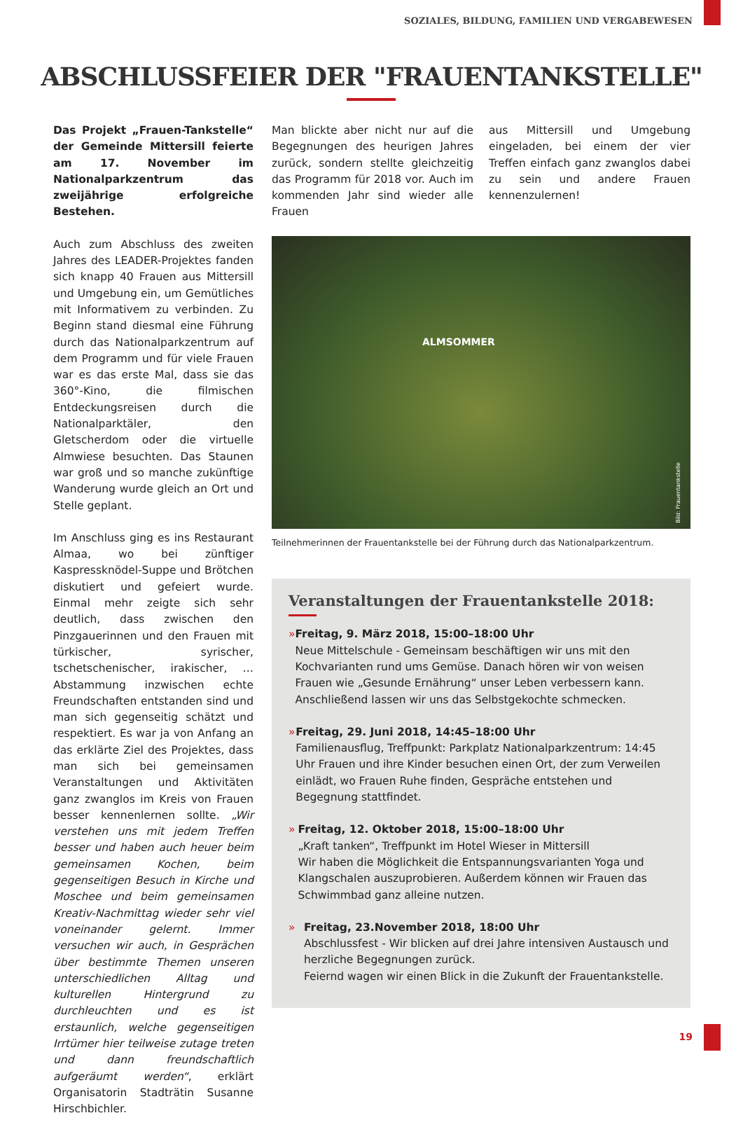SOZIALES, BILDUNG, FAMILIEN UND VERGABEWESEN
ABSCHLUSSFEIER DER "FRAUENTANKSTELLE"
Das Projekt „Frauen-Tankstelle“ der Gemeinde Mittersill feierte am 17. November im Nationalparkzentrum das zweijährige erfolgreiche Bestehen.
Auch zum Abschluss des zweiten Jahres des LEADER-Projektes fanden sich knapp 40 Frauen aus Mittersill und Umgebung ein, um Gemütliches mit Informativem zu verbinden. Zu Beginn stand diesmal eine Führung durch das Nationalparkzentrum auf dem Programm und für viele Frauen war es das erste Mal, dass sie das 360°-Kino, die filmischen Entdeckungsreisen durch die Nationalparktäler, den Gletscherdom oder die virtuelle Almwiese besuchten. Das Staunen war groß und so manche zukünftige Wanderung wurde gleich an Ort und Stelle geplant.
Im Anschluss ging es ins Restaurant Almaa, wo bei zünftiger Kaspressknödel-Suppe und Brötchen diskutiert und gefeiert wurde. Einmal mehr zeigte sich sehr deutlich, dass zwischen den Pinzgauerinnen und den Frauen mit türkischer, syrischer, tschetschenischer, irakischer, … Abstammung inzwischen echte Freundschaften entstanden sind und man sich gegenseitig schätzt und respektiert. Es war ja von Anfang an das erklärte Ziel des Projektes, dass man sich bei gemeinsamen Veranstaltungen und Aktivitäten ganz zwanglos im Kreis von Frauen besser kennenlernen sollte. „Wir verstehen uns mit jedem Treffen besser und haben auch heuer beim gemeinsamen Kochen, beim gegenseitigen Besuch in Kirche und Moschee und beim gemeinsamen Kreativ-Nachmittag wieder sehr viel voneinander gelernt. Immer versuchen wir auch, in Gesprächen über bestimmte Themen unseren unterschiedlichen Alltag und kulturellen Hintergrund zu durchleuchten und es ist erstaunlich, welche gegenseitigen Irrtümer hier teilweise zutage treten und dann freundschaftlich aufgeräumt werden“, erklärt Organisatorin Stadträtin Susanne Hirschbichler.
Man blickte aber nicht nur auf die Begegnungen des heurigen Jahres zurück, sondern stellte gleichzeitig das Programm für 2018 vor. Auch im kommenden Jahr sind wieder alle Frauen
aus Mittersill und Umgebung eingeladen, bei einem der vier Treffen einfach ganz zwanglos dabei zu sein und andere Frauen kennenzulernen!
ALMSOMMER
Bild: Frauentankstelle
Teilnehmerinnen der Frauentankstelle bei der Führung durch das Nationalparkzentrum.
Veranstaltungen der Frauentankstelle 2018:
» Freitag, 9. März 2018, 15:00–18:00 Uhr
Neue Mittelschule - Gemeinsam beschäftigen wir uns mit den Kochvarianten rund ums Gemüse. Danach hören wir von weisen Frauen wie „Gesunde Ernährung“ unser Leben verbessern kann. Anschließend lassen wir uns das Selbstgekochte schmecken.
» Freitag, 29. Juni 2018, 14:45–18:00 Uhr
Familienausflug, Treffpunkt: Parkplatz Nationalparkzentrum: 14:45 Uhr Frauen und ihre Kinder besuchen einen Ort, der zum Verweilen einlädt, wo Frauen Ruhe finden, Gespräche entstehen und Begegnung stattfindet.
» Freitag, 12. Oktober 2018, 15:00–18:00 Uhr
„Kraft tanken“, Treffpunkt im Hotel Wieser in Mittersill
Wir haben die Möglichkeit die Entspannungsvarianten Yoga und Klangschalen auszuprobieren. Außerdem können wir Frauen das Schwimmbad ganz alleine nutzen.
» Freitag, 23.November 2018, 18:00 Uhr
Abschlussfest - Wir blicken auf drei Jahre intensiven Austausch und herzliche Begegnungen zurück.
Feiernd wagen wir einen Blick in die Zukunft der Frauentankstelle.
19